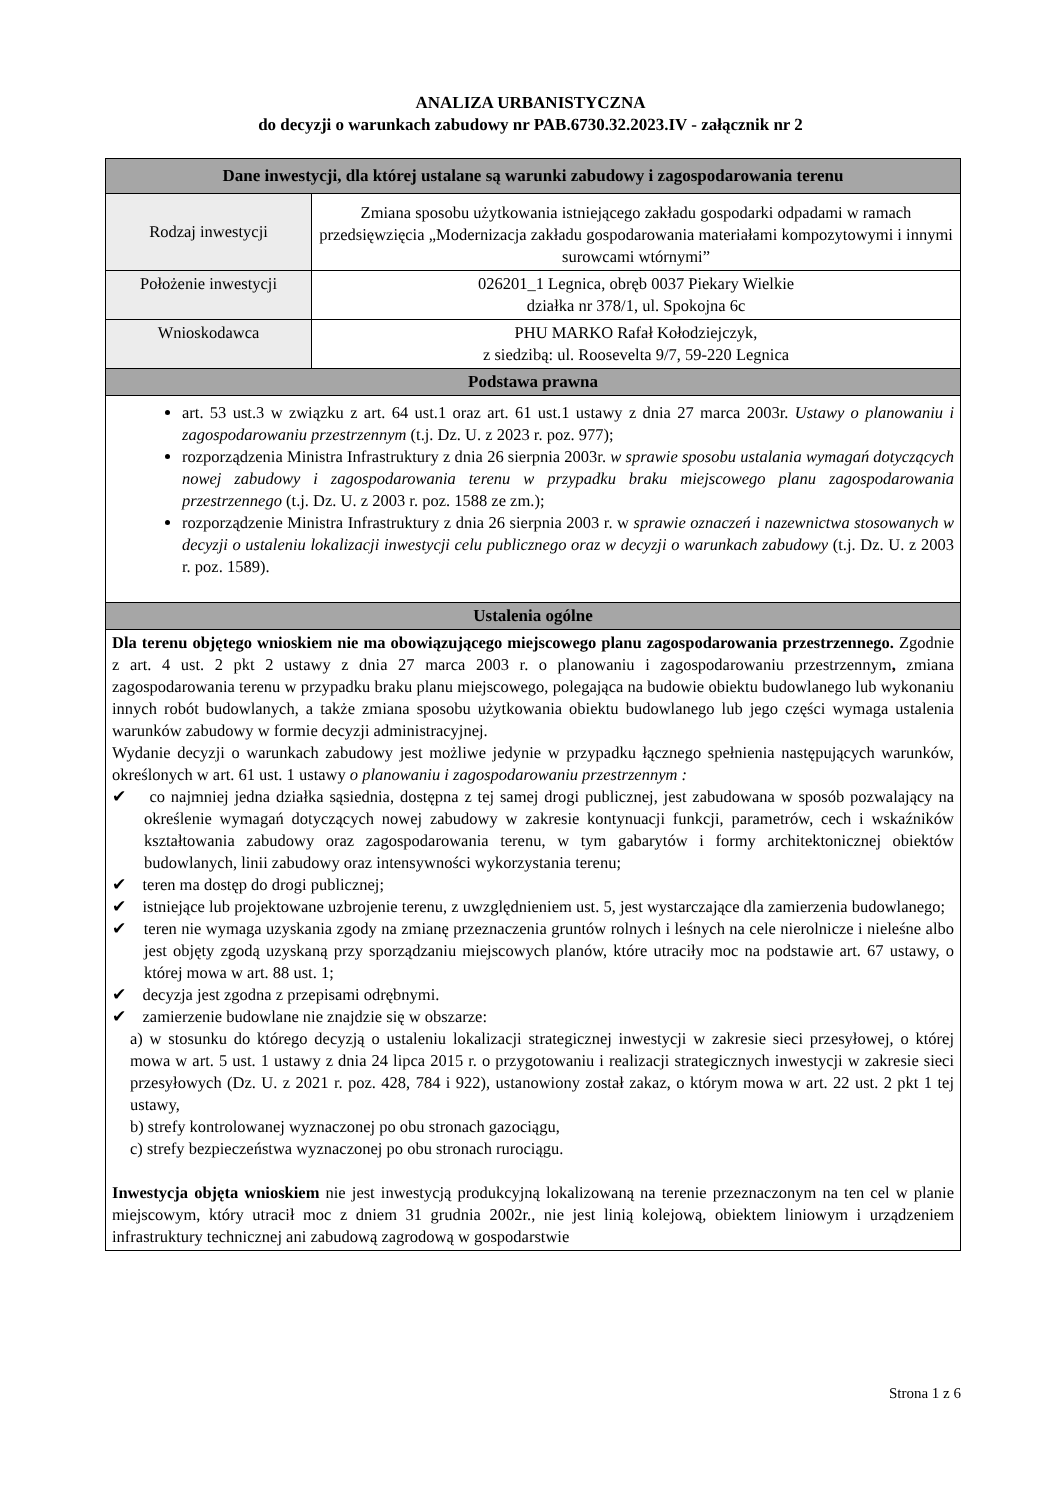ANALIZA URBANISTYCZNA
do decyzji o warunkach zabudowy nr PAB.6730.32.2023.IV - załącznik nr 2
| Dane inwestycji, dla której ustalane są warunki zabudowy i zagospodarowania terenu | |
| --- | --- |
| Rodzaj inwestycji | Zmiana sposobu użytkowania istniejącego zakładu gospodarki odpadami w ramach przedsięwzięcia „Modernizacja zakładu gospodarowania materiałami kompozytowymi i innymi surowcami wtórnymi” |
| Położenie inwestycji | 026201_1 Legnica, obręb 0037 Piekary Wielkie działka nr 378/1, ul. Spokojna 6c |
| Wnioskodawca | PHU MARKO Rafał Kołodziejczyk, z siedzibą: ul. Roosevelta 9/7, 59-220 Legnica |
| Podstawa prawna | |
| art. 53 ust.3 w związku z art. 64 ust.1 oraz art. 61 ust.1 ustawy z dnia 27 marca 2003r. Ustawy o planowaniu i zagospodarowaniu przestrzennym (t.j. Dz. U. z 2023 r. poz. 977); rozporządzenia Ministra Infrastruktury z dnia 26 sierpnia 2003r. w sprawie sposobu ustalania wymagań dotyczących nowej zabudowy i zagospodarowania terenu w przypadku braku miejscowego planu zagospodarowania przestrzennego (t.j. Dz. U. z 2003 r. poz. 1588 ze zm.); rozporządzenie Ministra Infrastruktury z dnia 26 sierpnia 2003 r. w sprawie oznaczeń i nazewnictwa stosowanych w decyzji o ustaleniu lokalizacji inwestycji celu publicznego oraz w decyzji o warunkach zabudowy (t.j. Dz. U. z 2003 r. poz. 1589). | |
| Ustalenia ogólne | |
| Dla terenu objętego wnioskiem nie ma obowiązującego miejscowego planu zagospodarowania przestrzennego. Zgodnie z art. 4 ust. 2 pkt 2 ustawy z dnia 27 marca 2003 r. o planowaniu i zagospodarowaniu przestrzennym , zmiana zagospodarowania terenu w przypadku braku planu miejscowego, polegająca na budowie obiektu budowlanego lub wykonaniu innych robót budowlanych, a także zmiana sposobu użytkowania obiektu budowlanego lub jego części wymaga ustalenia warunków zabudowy w formie decyzji administracyjnej. Wydanie decyzji o warunkach zabudowy jest możliwe jedynie w przypadku łącznego spełnienia następujących warunków, określonych w art. 61 ust. 1 ustawy o planowaniu i zagospodarowaniu przestrzennym : ✔ co najmniej jedna działka sąsiednia, dostępna z tej samej drogi publicznej, jest zabudowana w sposób pozwalający na określenie wymagań dotyczących nowej zabudowy w zakresie kontynuacji funkcji, parametrów, cech i wskaźników kształtowania zabudowy oraz zagospodarowania terenu, w tym gabarytów i formy architektonicznej obiektów budowlanych, linii zabudowy oraz intensywności wykorzystania terenu; ✔ teren ma dostęp do drogi publicznej; ✔ istniejące lub projektowane uzbrojenie terenu, z uwzględnieniem ust. 5, jest wystarczające dla zamierzenia budowlanego; ✔ teren nie wymaga uzyskania zgody na zmianę przeznaczenia gruntów rolnych i leśnych na cele nierolnicze i nieleśne albo jest objęty zgodą uzyskaną przy sporządzaniu miejscowych planów, które utraciły moc na podstawie art. 67 ustawy, o której mowa w art. 88 ust. 1; ✔ decyzja jest zgodna z przepisami odrębnymi. ✔ zamierzenie budowlane nie znajdzie się w obszarze: a) w stosunku do którego decyzją o ustaleniu lokalizacji strategicznej inwestycji w zakresie sieci przesyłowej, o której mowa w art. 5 ust. 1 ustawy z dnia 24 lipca 2015 r. o przygotowaniu i realizacji strategicznych inwestycji w zakresie sieci przesyłowych (Dz. U. z 2021 r. poz. 428, 784 i 922), ustanowiony został zakaz, o którym mowa w art. 22 ust. 2 pkt 1 tej ustawy, b) strefy kontrolowanej wyznaczonej po obu stronach gazociągu, c) strefy bezpieczeństwa wyznaczonej po obu stronach rurociągu. Inwestycja objęta wnioskiem nie jest inwestycją produkcyjną lokalizowaną na terenie przeznaczonym na ten cel w planie miejscowym, który utracił moc z dniem 31 grudnia 2002r., nie jest linią kolejową, obiektem liniowym i urządzeniem infrastruktury technicznej ani zabudową zagrodową w gospodarstwie | |
Strona 1 z 6